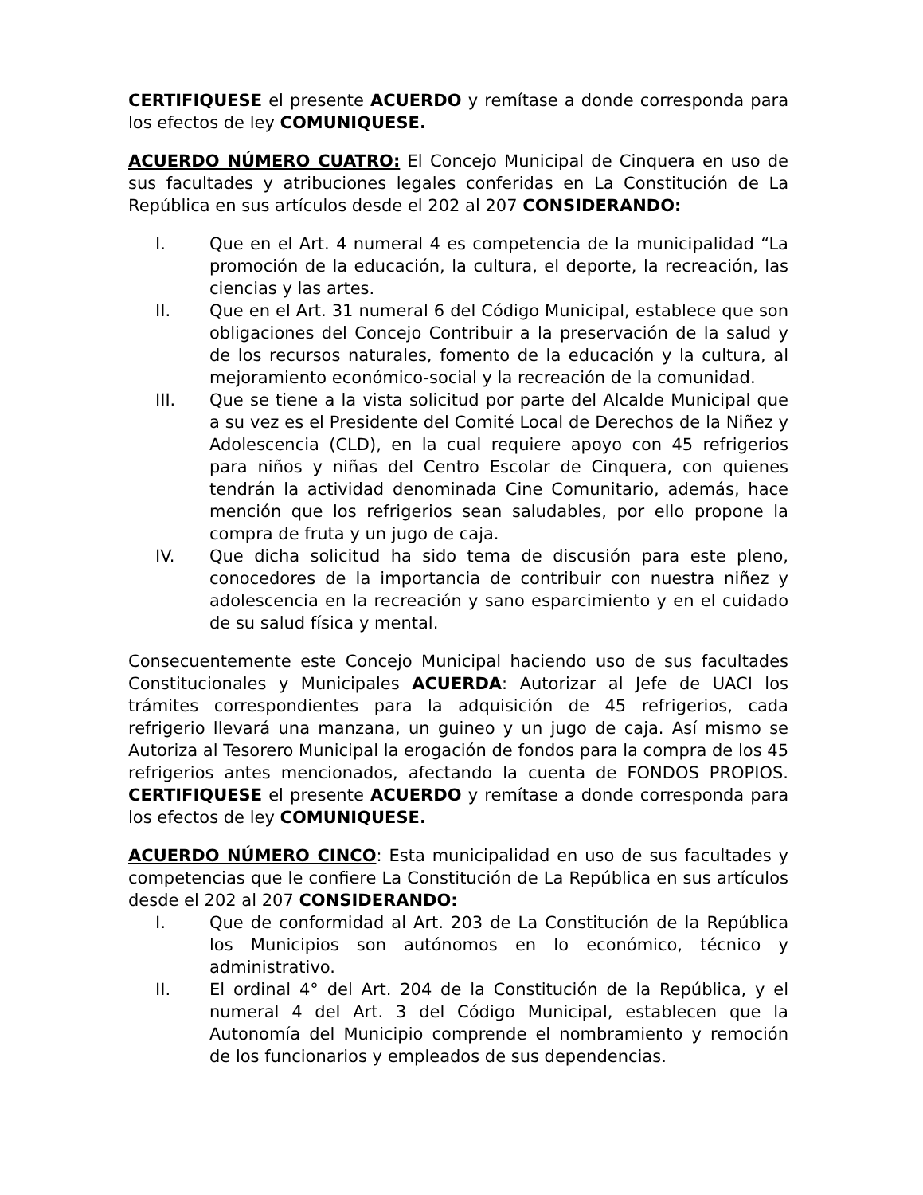CERTIFIQUESE el presente ACUERDO y remítase a donde corresponda para los efectos de ley COMUNIQUESE.
ACUERDO NÚMERO CUATRO: El Concejo Municipal de Cinquera en uso de sus facultades y atribuciones legales conferidas en La Constitución de La República en sus artículos desde el 202 al 207 CONSIDERANDO:
I. Que en el Art. 4 numeral 4 es competencia de la municipalidad “La promoción de la educación, la cultura, el deporte, la recreación, las ciencias y las artes.
II. Que en el Art. 31 numeral 6 del Código Municipal, establece que son obligaciones del Concejo Contribuir a la preservación de la salud y de los recursos naturales, fomento de la educación y la cultura, al mejoramiento económico-social y la recreación de la comunidad.
III. Que se tiene a la vista solicitud por parte del Alcalde Municipal que a su vez es el Presidente del Comité Local de Derechos de la Niñez y Adolescencia (CLD), en la cual requiere apoyo con 45 refrigerios para niños y niñas del Centro Escolar de Cinquera, con quienes tendrán la actividad denominada Cine Comunitario, además, hace mención que los refrigerios sean saludables, por ello propone la compra de fruta y un jugo de caja.
IV. Que dicha solicitud ha sido tema de discusión para este pleno, conocedores de la importancia de contribuir con nuestra niñez y adolescencia en la recreación y sano esparcimiento y en el cuidado de su salud física y mental.
Consecuentemente este Concejo Municipal haciendo uso de sus facultades Constitucionales y Municipales ACUERDA: Autorizar al Jefe de UACI los trámites correspondientes para la adquisición de 45 refrigerios, cada refrigerio llevará una manzana, un guineo y un jugo de caja. Así mismo se Autoriza al Tesorero Municipal la erogación de fondos para la compra de los 45 refrigerios antes mencionados, afectando la cuenta de FONDOS PROPIOS. CERTIFIQUESE el presente ACUERDO y remítase a donde corresponda para los efectos de ley COMUNIQUESE.
ACUERDO NÚMERO CINCO: Esta municipalidad en uso de sus facultades y competencias que le confiere La Constitución de La República en sus artículos desde el 202 al 207 CONSIDERANDO:
I. Que de conformidad al Art. 203 de La Constitución de la República los Municipios son autónomos en lo económico, técnico y administrativo.
II. El ordinal 4° del Art. 204 de la Constitución de la República, y el numeral 4 del Art. 3 del Código Municipal, establecen que la Autonomía del Municipio comprende el nombramiento y remoción de los funcionarios y empleados de sus dependencias.